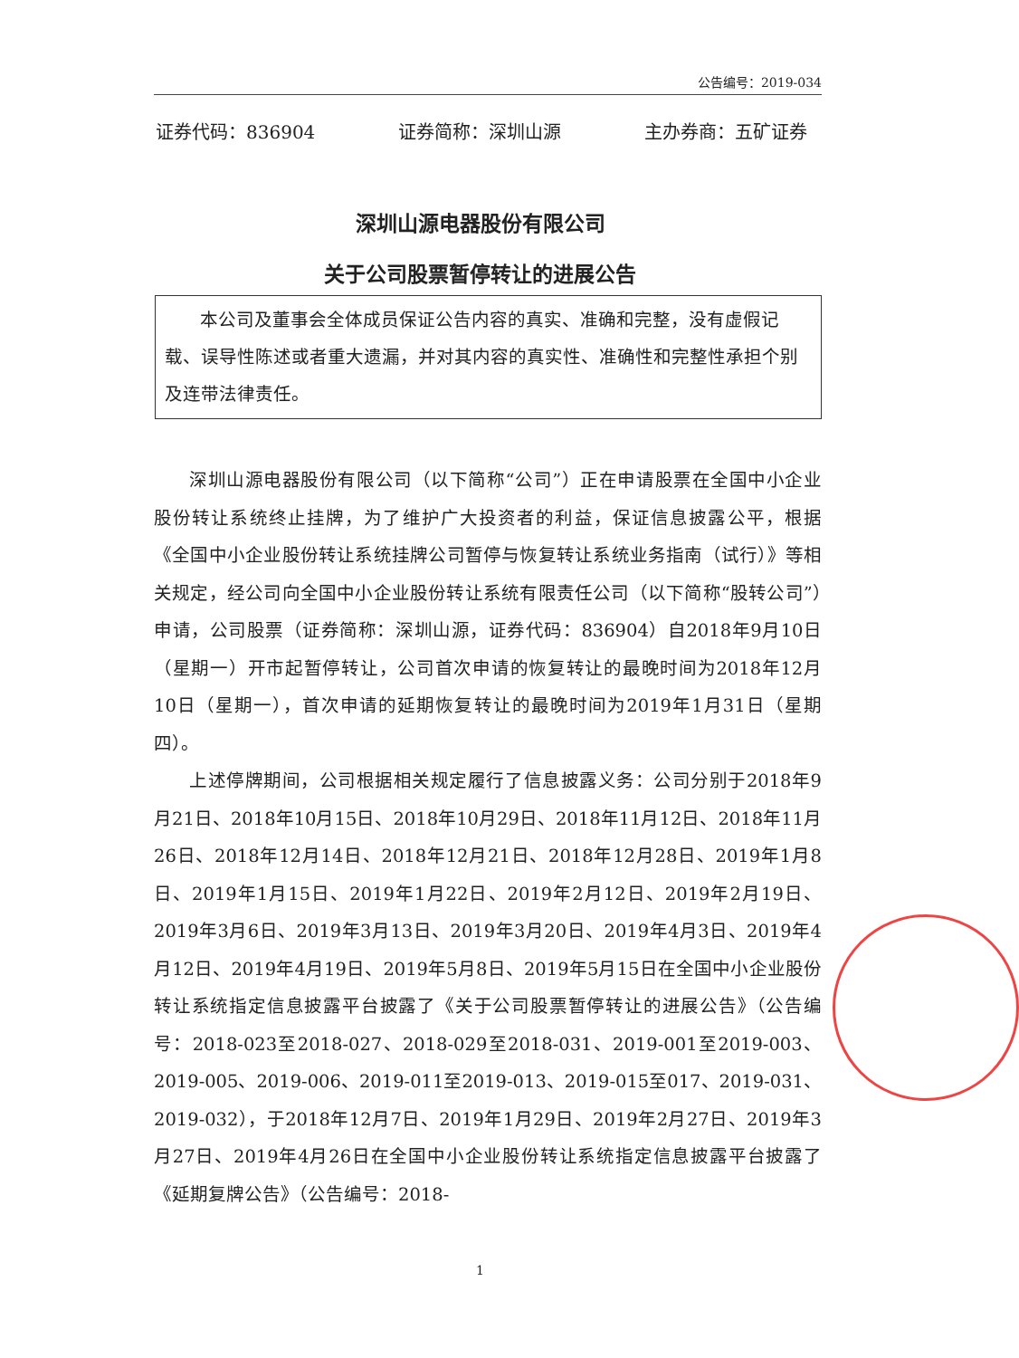公告编号：2019-034
证券代码：836904 证券简称：深圳山源 主办券商：五矿证券
深圳山源电器股份有限公司
关于公司股票暂停转让的进展公告
本公司及董事会全体成员保证公告内容的真实、准确和完整，没有虚假记载、误导性陈述或者重大遗漏，并对其内容的真实性、准确性和完整性承担个别及连带法律责任。
深圳山源电器股份有限公司（以下简称“公司”）正在申请股票在全国中小企业股份转让系统终止挂牌，为了维护广大投资者的利益，保证信息披露公平，根据《全国中小企业股份转让系统挂牌公司暂停与恢复转让系统业务指南（试行）》等相关规定，经公司向全国中小企业股份转让系统有限责任公司（以下简称“股转公司”）申请，公司股票（证券简称：深圳山源，证券代码：836904）自2018年9月10日（星期一）开市起暂停转让，公司首次申请的恢复转让的最晚时间为2018年12月10日（星期一），首次申请的延期恢复转让的最晚时间为2019年1月31日（星期四）。
上述停牌期间，公司根据相关规定履行了信息披露义务：公司分别于2018年9月21日、2018年10月15日、2018年10月29日、2018年11月12日、2018年11月26日、2018年12月14日、2018年12月21日、2018年12月28日、2019年1月8日、2019年1月15日、2019年1月22日、2019年2月12日、2019年2月19日、2019年3月6日、2019年3月13日、2019年3月20日、2019年4月3日、2019年4月12日、2019年4月19日、2019年5月8日、2019年5月15日在全国中小企业股份转让系统指定信息披露平台披露了《关于公司股票暂停转让的进展公告》（公告编号：2018-023至2018-027、2018-029至2018-031、2019-001至2019-003、2019-005、2019-006、2019-011至2019-013、2019-015至017、2019-031、2019-032），于2018年12月7日、2019年1月29日、2019年2月27日、2019年3月27日、2019年4月26日在全国中小企业股份转让系统指定信息披露平台披露了《延期复牌公告》（公告编号：2018-
1